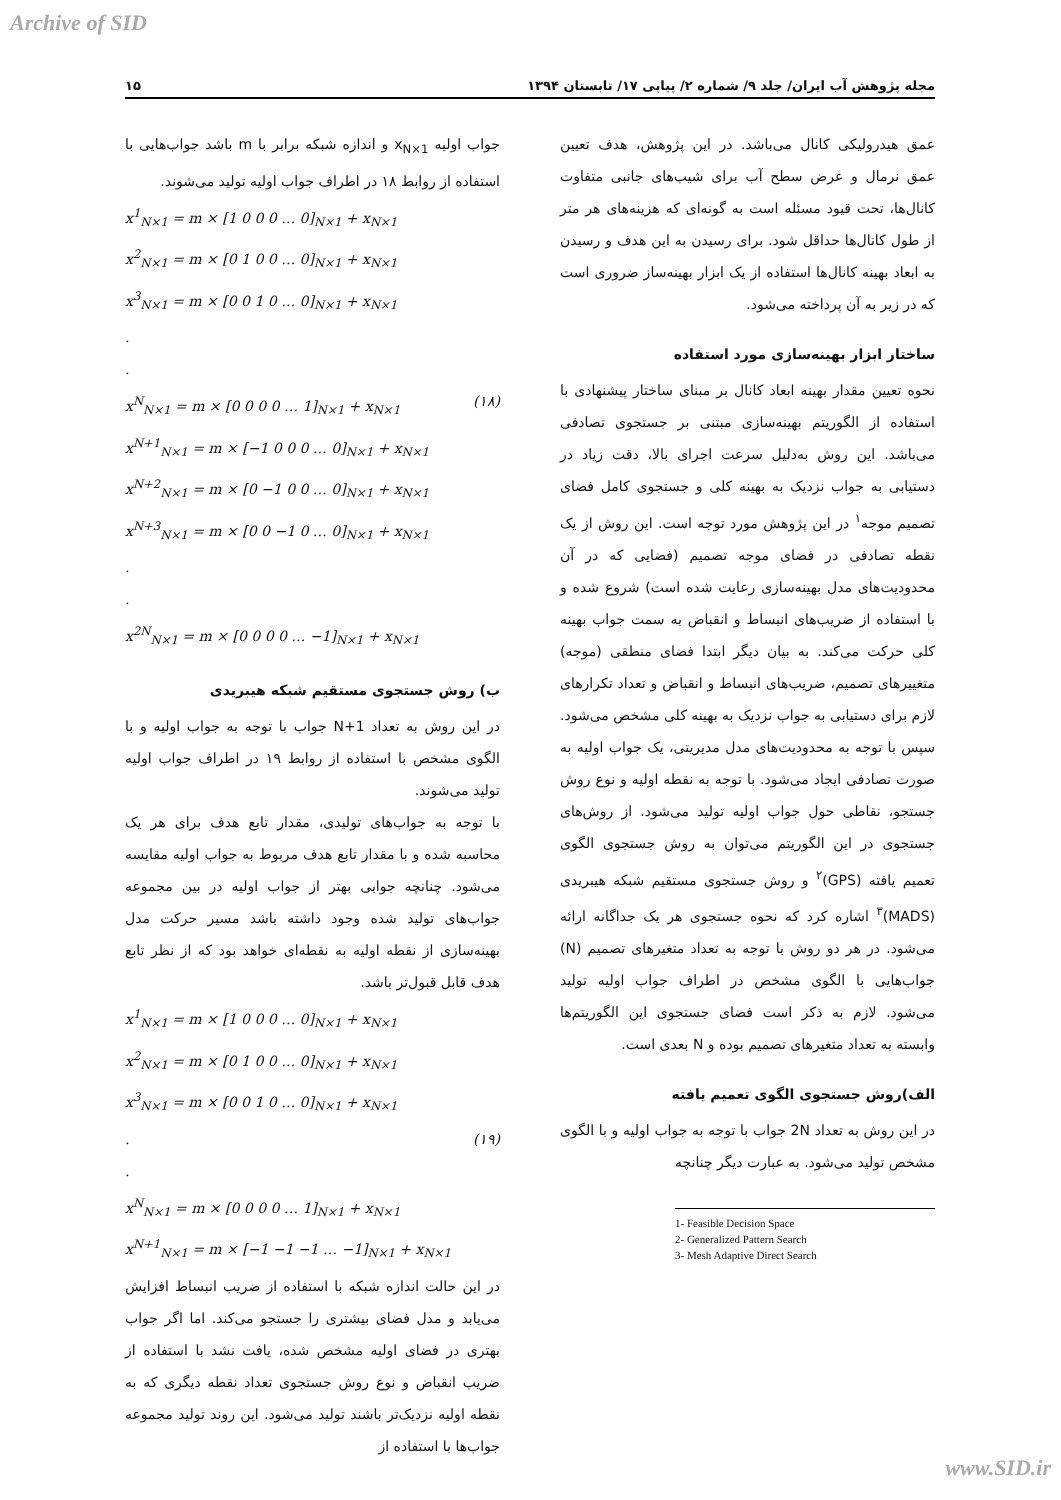Archive of SID
مجله پژوهش آب ایران/ جلد ۹/ شماره ۲/ پیاپی ۱۷/ تابستان ۱۳۹۴ ۱۵
عمق هیدرولیکی کانال می‌باشد. در این پژوهش، هدف تعیین عمق نرمال و عرض سطح آب برای شیب‌های جانبی متفاوت کانال‌ها، تحت قیود مسئله است به گونه‌ای که هزینه‌های هر متر از طول کانال‌ها حداقل شود. برای رسیدن به این هدف و رسیدن به ابعاد بهینه کانال‌ها استفاده از یک ابزار بهینه‌ساز ضروری است که در زیر به آن پرداخته می‌شود.
ساختار ابزار بهینه‌سازی مورد استفاده
نحوه تعیین مقدار بهینه ابعاد کانال بر مبنای ساختار پیشنهادی با استفاده از الگوریتم بهینه‌سازی مبتنی بر جستجوی تصادفی می‌باشد. این روش به‌دلیل سرعت اجرای بالا، دقت زیاد در دستیابی به جواب نزدیک به بهینه کلی و جستجوی کامل فضای تصمیم موجه<sup>۱</sup> در این پژوهش مورد توجه است. این روش از یک نقطه تصادفی در فضای موجه تصمیم (فضایی که در آن محدودیت‌های مدل بهینه‌سازی رعایت شده است) شروع شده و با استفاده از ضریب‌های انبساط و انقباض به سمت جواب بهینه کلی حرکت می‌کند. به بیان دیگر ابتدا فضای منطقی (موجه) متغییرهای تصمیم، ضریب‌های انبساط و انقباض و تعداد تکرارهای لازم برای دستیابی به جواب نزدیک به بهینه کلی مشخص می‌شود. سپس با توجه به محدودیت‌های مدل مدیریتی، یک جواب اولیه به صورت تصادفی ایجاد می‌شود. با توجه به نقطه اولیه و نوع روش جستجو، نقاطی حول جواب اولیه تولید می‌شود. از روش‌های جستجوی در این الگوریتم می‌توان به روش جستجوی الگوی تعمیم یافته (GPS)<sup>۲</sup> و روش جستجوی مستقیم شبکه هیبریدی (MADS)<sup>۳</sup> اشاره کرد که نحوه جستجوی هر یک جداگانه ارائه می‌شود. در هر دو روش با توجه به تعداد متغیرهای تصمیم (N) جواب‌هایی با الگوی مشخص در اطراف جواب اولیه تولید می‌شود. لازم به ذکر است فضای جستجوی این الگوریتم‌ها وابسته به تعداد متغیرهای تصمیم بوده و N بعدی است.
الف)روش جستجوی الگوی تعمیم یافته
در این روش به تعداد 2N جواب با توجه به جواب اولیه و با الگوی مشخص تولید می‌شود. به عبارت دیگر چنانچه
1- Feasible Decision Space
2- Generalized Pattern Search
3- Mesh Adaptive Direct Search
جواب اولیه x<sub>N×1</sub> و اندازه شبکه برابر با m باشد جواب‌هایی با استفاده از روابط ۱۸ در اطراف جواب اولیه تولید می‌شوند.
x<sup>1</sup><sub>N×1</sub> = m × [1 0 0 0 … 0]<sub>N×1</sub> + x<sub>N×1</sub>
x<sup>2</sup><sub>N×1</sub> = m × [0 1 0 0 … 0]<sub>N×1</sub> + x<sub>N×1</sub>
x<sup>3</sup><sub>N×1</sub> = m × [0 0 1 0 … 0]<sub>N×1</sub> + x<sub>N×1</sub>
.
.
x<sup>N</sup><sub>N×1</sub> = m × [0 0 0 0 … 1]<sub>N×1</sub> + x<sub>N×1</sub> (۱۸)
x<sup>N+1</sup><sub>N×1</sub> = m × [−1 0 0 0 … 0]<sub>N×1</sub> + x<sub>N×1</sub>
x<sup>N+2</sup><sub>N×1</sub> = m × [0 −1 0 0 … 0]<sub>N×1</sub> + x<sub>N×1</sub>
x<sup>N+3</sup><sub>N×1</sub> = m × [0 0 −1 0 … 0]<sub>N×1</sub> + x<sub>N×1</sub>
.
.
x<sup>2N</sup><sub>N×1</sub> = m × [0 0 0 0 … −1]<sub>N×1</sub> + x<sub>N×1</sub>
ب) روش جستجوی مستقیم شبکه هیبریدی
در این روش به تعداد N+1 جواب با توجه به جواب اولیه و با الگوی مشخص با استفاده از روابط ۱۹ در اطراف جواب اولیه تولید می‌شوند.
با توجه به جواب‌های تولیدی، مقدار تابع هدف برای هر یک محاسبه شده و با مقدار تابع هدف مربوط به جواب اولیه مقایسه می‌شود. چنانچه جوابی بهتر از جواب اولیه در بین مجموعه جواب‌های تولید شده وجود داشته باشد مسیر حرکت مدل بهینه‌سازی از نقطه اولیه به نقطه‌ای خواهد بود که از نظر تابع هدف قابل قبول‌تر باشد.
x<sup>1</sup><sub>N×1</sub> = m × [1 0 0 0 … 0]<sub>N×1</sub> + x<sub>N×1</sub>
x<sup>2</sup><sub>N×1</sub> = m × [0 1 0 0 … 0]<sub>N×1</sub> + x<sub>N×1</sub>
x<sup>3</sup><sub>N×1</sub> = m × [0 0 1 0 … 0]<sub>N×1</sub> + x<sub>N×1</sub>
. (۱۹)
.
x<sup>N</sup><sub>N×1</sub> = m × [0 0 0 0 … 1]<sub>N×1</sub> + x<sub>N×1</sub>
x<sup>N+1</sup><sub>N×1</sub> = m × [−1 −1 −1 … −1]<sub>N×1</sub> + x<sub>N×1</sub>
در این حالت اندازه شبکه با استفاده از ضریب انبساط افزایش می‌یابد و مدل فضای بیشتری را جستجو می‌کند. اما اگر جواب بهتری در فضای اولیه مشخص شده، یافت نشد با استفاده از ضریب انقباض و نوع روش جستجوی تعداد نقطه دیگری که به نقطه اولیه نزدیک‌تر باشند تولید می‌شود. این روند تولید مجموعه جواب‌ها با استفاده از
www.SID.ir